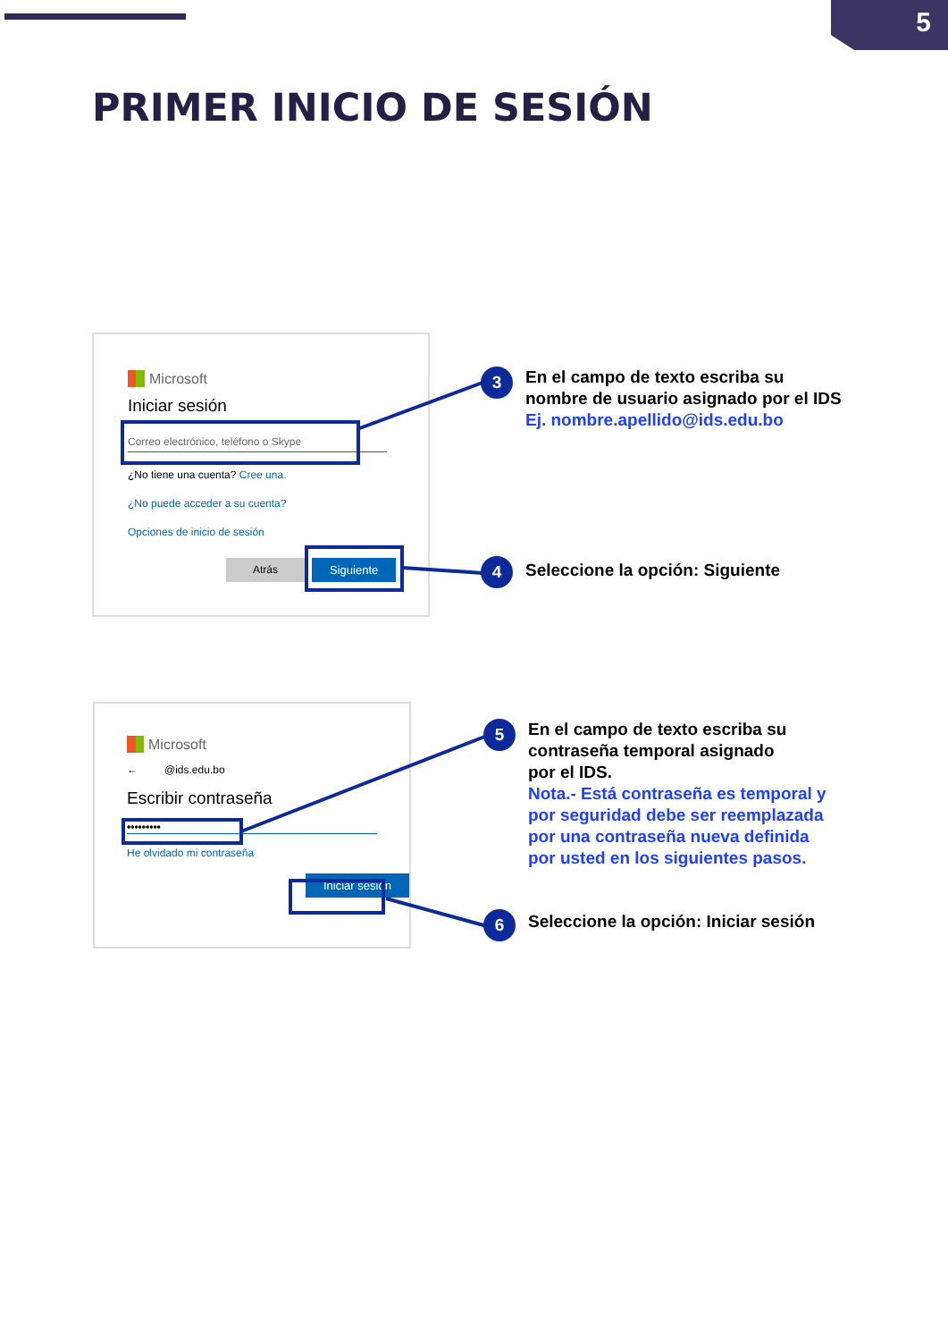5
PRIMER INICIO DE SESIÓN
Microsoft
Iniciar sesión
Correo electrónico, teléfono o Skype
¿No tiene una cuenta? Cree una.
¿No puede acceder a su cuenta?
Opciones de inicio de sesión
Atrás Siguiente
Microsoft
← @ids.edu.bo
Escribir contraseña
•••••••••
He olvidado mi contraseña
Iniciar sesión
3
En el campo de texto escriba su
nombre de usuario asignado por el IDS
Ej. nombre.apellido@ids.edu.bo
4
Seleccione la opción: Siguiente
5
En el campo de texto escriba su
contraseña temporal asignado
por el IDS.
Nota.- Está contraseña es temporal y
por seguridad debe ser reemplazada
por una contraseña nueva definida
por usted en los siguientes pasos.
6
Seleccione la opción: Iniciar sesión